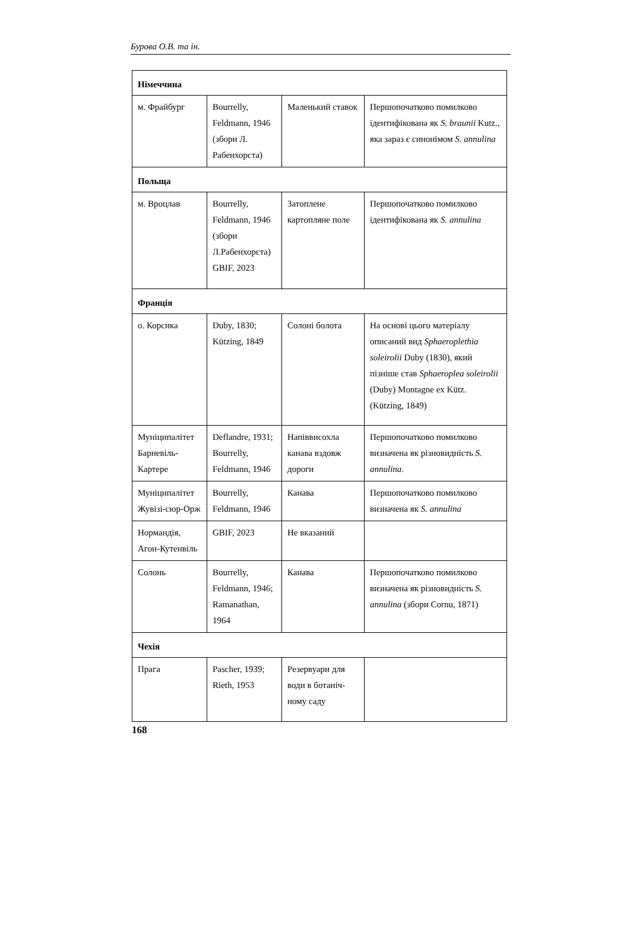Бурова О.В. та ін.
| Німеччина | | | |
| м. Фрайбург | Bourrelly, Feldmann, 1946 (збори Л. Рабенхорста) | Маленький ставок | Першопочатково помилково ідентифікована як S. braunii Kutz., яка зараз є синонімом S. annulina |
| Польща | | | |
| м. Вроцлав | Bourrelly, Feldmann, 1946 (збори Л.Рабенхорста) GBIF, 2023 | Затоплене картопляне поле | Першопочатково помилково ідентифікована як S. annulina |
| Франція | | | |
| о. Корсика | Duby, 1830; Kützing, 1849 | Солоні болота | На основі цього матеріалу описаний вид Sphaeroplethia soleirolii Duby (1830), який пізніше став Sphaeroplea soleirolii (Duby) Montagne ex Kütz. (Kützing, 1849) |
| Муніципалітет Барневіль-Картере | Deflandre, 1931; Bourrelly, Feldmann, 1946 | Напіввисохла канава вздовж дороги | Першопочатково помилково визначена як різновидність S. annulina . |
| Муніципалітет Жувізі-сюр-Орж | Bourrelly, Feldmann, 1946 | Канава | Першопочатково помилково визначена як S. annulina |
| Нормандія, Агон-Кутенвіль | GBIF, 2023 | Не вказаний | |
| Солонь | Bourrelly, Feldmann, 1946; Ramanathan, 1964 | Канава | Першопочатково помилково визначена як різновидність S. annulina (збори Cornu, 1871) |
| Чехія | | | |
| Прага | Pascher, 1939; Rieth, 1953 | Резервуари для води в ботаніч-ному саду | |
168